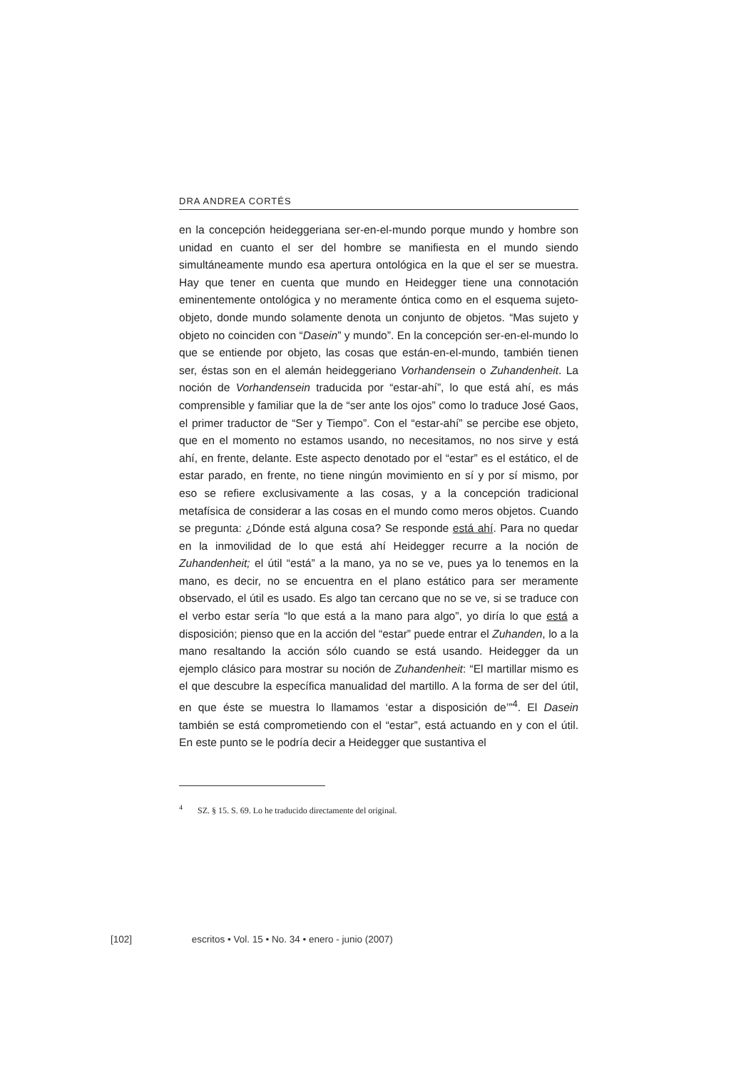DRA ANDREA CORTÉS
en la concepción heideggeriana ser-en-el-mundo porque mundo y hombre son unidad en cuanto el ser del hombre se manifiesta en el mundo siendo simultáneamente mundo esa apertura ontológica en la que el ser se muestra. Hay que tener en cuenta que mundo en Heidegger tiene una connotación eminentemente ontológica y no meramente óntica como en el esquema sujeto-objeto, donde mundo solamente denota un conjunto de objetos. “Mas sujeto y objeto no coinciden con “Dasein” y mundo”. En la concepción ser-en-el-mundo lo que se entiende por objeto, las cosas que están-en-el-mundo, también tienen ser, éstas son en el alemán heideggeriano Vorhandensein o Zuhandenheit. La noción de Vorhandensein traducida por “estar-ahí”, lo que está ahí, es más comprensible y familiar que la de “ser ante los ojos” como lo traduce José Gaos, el primer traductor de “Ser y Tiempo”. Con el “estar-ahí” se percibe ese objeto, que en el momento no estamos usando, no necesitamos, no nos sirve y está ahí, en frente, delante. Este aspecto denotado por el “estar” es el estático, el de estar parado, en frente, no tiene ningún movimiento en sí y por sí mismo, por eso se refiere exclusivamente a las cosas, y a la concepción tradicional metafísica de considerar a las cosas en el mundo como meros objetos. Cuando se pregunta: ¿Dónde está alguna cosa? Se responde está ahí. Para no quedar en la inmovilidad de lo que está ahí Heidegger recurre a la noción de Zuhandenheit; el útil “está” a la mano, ya no se ve, pues ya lo tenemos en la mano, es decir, no se encuentra en el plano estático para ser meramente observado, el útil es usado. Es algo tan cercano que no se ve, si se traduce con el verbo estar sería “lo que está a la mano para algo”, yo diría lo que está a disposición; pienso que en la acción del “estar” puede entrar el Zuhanden, lo a la mano resaltando la acción sólo cuando se está usando. Heidegger da un ejemplo clásico para mostrar su noción de Zuhandenheit: “El martillar mismo es el que descubre la específica manualidad del martillo. A la forma de ser del útil, en que éste se muestra lo llamamos ‘estar a disposición de’”<sup>4</sup>. El Dasein también se está comprometiendo con el “estar”, está actuando en y con el útil. En este punto se le podría decir a Heidegger que sustantiva el
<sup>4</sup> SZ. § 15. S. 69. Lo he traducido directamente del original.
[102] escritos • Vol. 15 • No. 34 • enero - junio (2007)